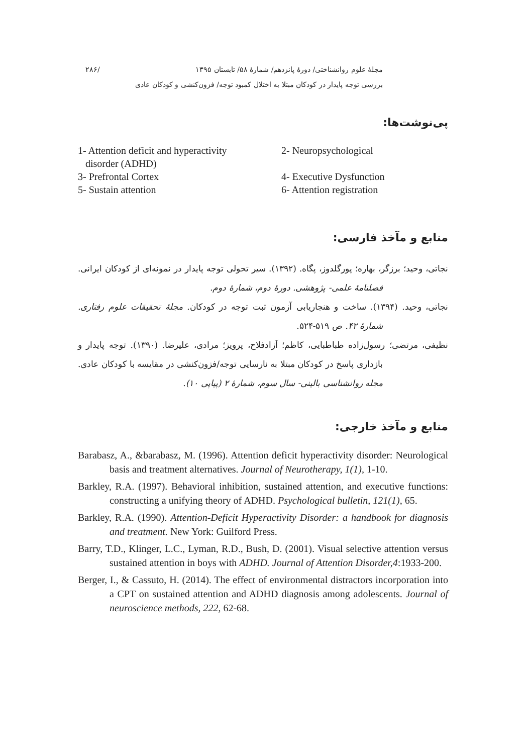مجلهٔ علوم روانشناختی/ دورهٔ پانزدهم/ شمارهٔ ۵۸/ تابستان ۱۳۹۵ /۲۸۶
بررسی توجه پایدار در کودکان مبتلا به اختلال کمبود توجه/ فزون‌کنشی و کودکان عادی
پی‌نوشت‌ها:
1- Attention deficit and hyperactivity
disorder (ADHD)
2- Neuropsychological
3- Prefrontal Cortex
4- Executive Dysfunction
5- Sustain attention
6- Attention registration
منابع و مآخذ فارسی:
نجاتی، وحید؛ برزگر، بهاره؛ پورگلدوز، پگاه. (۱۳۹۲). سیر تحولی توجه پایدار در نمونه‌ای از کودکان ایرانی. فصلنامهٔ علمی- پژوهشی. دورهٔ دوم، شمارهٔ دوم.
نجاتی، وحید. (۱۳۹۴). ساخت و هنجاریابی آزمون ثبت توجه در کودکان. مجلهٔ تحقیقات علوم رفتاری. شمارهٔ ۴۲. ص ۵۱۹-۵۲۴.
نظیفی، مرتضی؛ رسول‌زاده طباطبایی، کاظم؛ آزادفلاح، پرویز؛ مرادی، علیرضا. (۱۳۹۰). توجه پایدار و بازداری پاسخ در کودکان مبتلا به نارسایی توجه/فزون‌کنشی در مقایسه با کودکان عادی. مجله روانشناسی بالینی- سال سوم، شمارهٔ ۲ (پیاپی ۱۰).
منابع و مآخذ خارجی:
Barabasz, A., &barabasz, M. (1996). Attention deficit hyperactivity disorder: Neurological basis and treatment alternatives. Journal of Neurotherapy, 1(1), 1-10.
Barkley, R.A. (1997). Behavioral inhibition, sustained attention, and executive functions: constructing a unifying theory of ADHD. Psychological bulletin, 121(1), 65.
Barkley, R.A. (1990). Attention-Deficit Hyperactivity Disorder: a handbook for diagnosis and treatment. New York: Guilford Press.
Barry, T.D., Klinger, L.C., Lyman, R.D., Bush, D. (2001). Visual selective attention versus sustained attention in boys with ADHD. Journal of Attention Disorder,4:1933-200.
Berger, I., & Cassuto, H. (2014). The effect of environmental distractors incorporation into a CPT on sustained attention and ADHD diagnosis among adolescents. Journal of neuroscience methods, 222, 62-68.